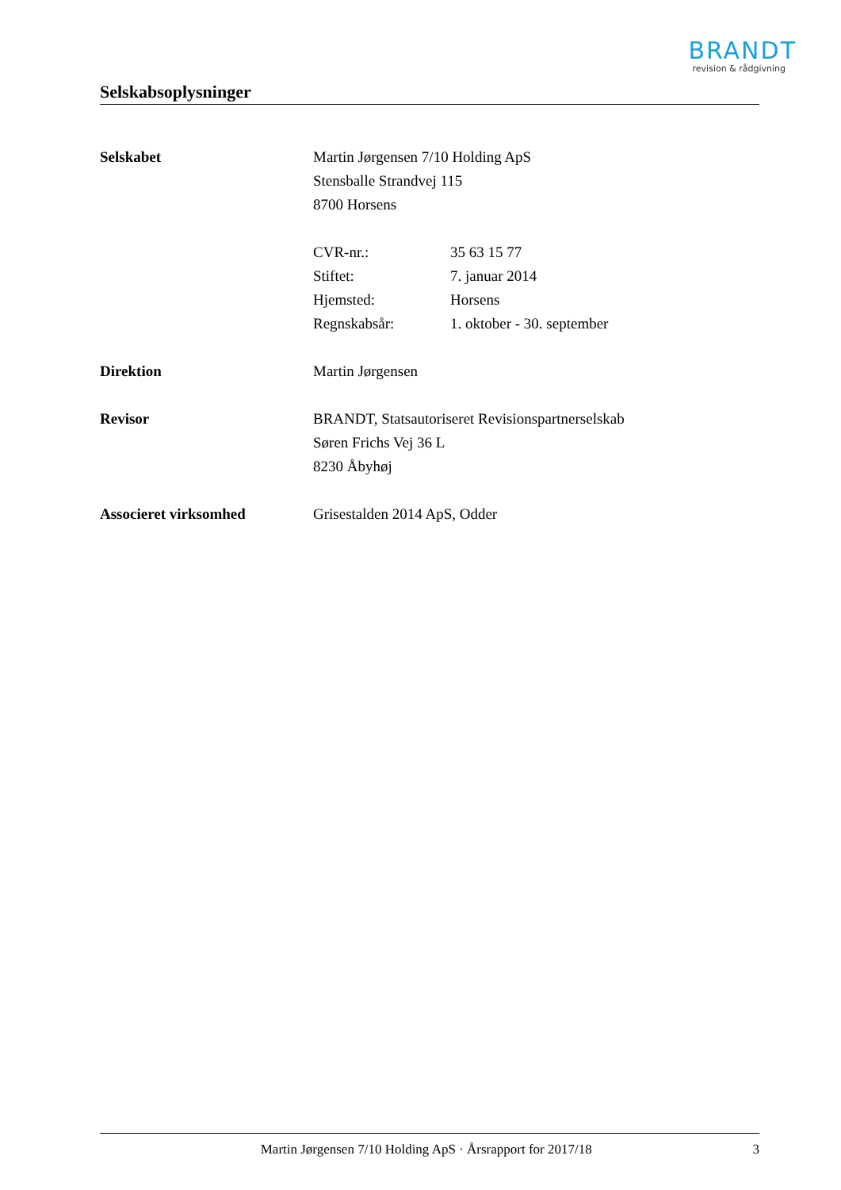BRANDT
revision & rådgivning
Selskabsoplysninger
Selskabet Martin Jørgensen 7/10 Holding ApS
Stensballe Strandvej 115
8700 Horsens
CVR-nr.: 35 63 15 77
Stiftet: 7. januar 2014
Hjemsted: Horsens
Regnskabsår: 1. oktober - 30. september
Direktion Martin Jørgensen
Revisor BRANDT, Statsautoriseret Revisionspartnerselskab
Søren Frichs Vej 36 L
8230 Åbyhøj
Associeret virksomhed Grisestalden 2014 ApS, Odder
Martin Jørgensen 7/10 Holding ApS · Årsrapport for 2017/18 3